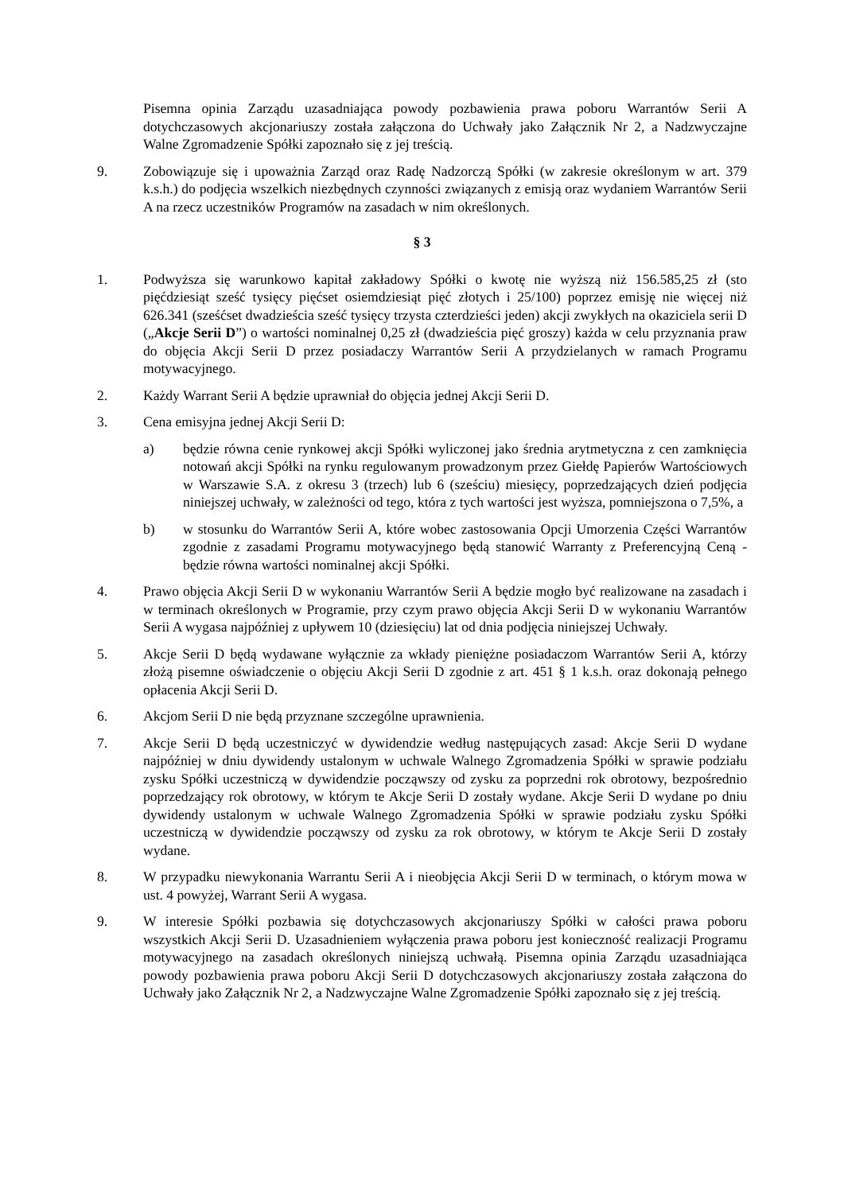Pisemna opinia Zarządu uzasadniająca powody pozbawienia prawa poboru Warrantów Serii A dotychczasowych akcjonariuszy została załączona do Uchwały jako Załącznik Nr 2, a Nadzwyczajne Walne Zgromadzenie Spółki zapoznało się z jej treścią.
9. Zobowiązuje się i upoważnia Zarząd oraz Radę Nadzorczą Spółki (w zakresie określonym w art. 379 k.s.h.) do podjęcia wszelkich niezbędnych czynności związanych z emisją oraz wydaniem Warrantów Serii A na rzecz uczestników Programów na zasadach w nim określonych.
§ 3
1. Podwyższa się warunkowo kapitał zakładowy Spółki o kwotę nie wyższą niż 156.585,25 zł (sto pięćdziesiąt sześć tysięcy pięćset osiemdziesiąt pięć złotych i 25/100) poprzez emisję nie więcej niż 626.341 (sześćset dwadzieścia sześć tysięcy trzysta czterdzieści jeden) akcji zwykłych na okaziciela serii D („Akcje Serii D”) o wartości nominalnej 0,25 zł (dwadzieścia pięć groszy) każda w celu przyznania praw do objęcia Akcji Serii D przez posiadaczy Warrantów Serii A przydzielanych w ramach Programu motywacyjnego.
2. Każdy Warrant Serii A będzie uprawniał do objęcia jednej Akcji Serii D.
3. Cena emisyjna jednej Akcji Serii D:
a) będzie równa cenie rynkowej akcji Spółki wyliczonej jako średnia arytmetyczna z cen zamknięcia notowań akcji Spółki na rynku regulowanym prowadzonym przez Giełdę Papierów Wartościowych w Warszawie S.A. z okresu 3 (trzech) lub 6 (sześciu) miesięcy, poprzedzających dzień podjęcia niniejszej uchwały, w zależności od tego, która z tych wartości jest wyższa, pomniejszona o 7,5%, a
b) w stosunku do Warrantów Serii A, które wobec zastosowania Opcji Umorzenia Części Warrantów zgodnie z zasadami Programu motywacyjnego będą stanowić Warranty z Preferencyjną Ceną - będzie równa wartości nominalnej akcji Spółki.
4. Prawo objęcia Akcji Serii D w wykonaniu Warrantów Serii A będzie mogło być realizowane na zasadach i w terminach określonych w Programie, przy czym prawo objęcia Akcji Serii D w wykonaniu Warrantów Serii A wygasa najpóźniej z upływem 10 (dziesięciu) lat od dnia podjęcia niniejszej Uchwały.
5. Akcje Serii D będą wydawane wyłącznie za wkłady pieniężne posiadaczom Warrantów Serii A, którzy złożą pisemne oświadczenie o objęciu Akcji Serii D zgodnie z art. 451 § 1 k.s.h. oraz dokonają pełnego opłacenia Akcji Serii D.
6. Akcjom Serii D nie będą przyznane szczególne uprawnienia.
7. Akcje Serii D będą uczestniczyć w dywidendzie według następujących zasad: Akcje Serii D wydane najpóźniej w dniu dywidendy ustalonym w uchwale Walnego Zgromadzenia Spółki w sprawie podziału zysku Spółki uczestniczą w dywidendzie począwszy od zysku za poprzedni rok obrotowy, bezpośrednio poprzedzający rok obrotowy, w którym te Akcje Serii D zostały wydane. Akcje Serii D wydane po dniu dywidendy ustalonym w uchwale Walnego Zgromadzenia Spółki w sprawie podziału zysku Spółki uczestniczą w dywidendzie począwszy od zysku za rok obrotowy, w którym te Akcje Serii D zostały wydane.
8. W przypadku niewykonania Warrantu Serii A i nieobjęcia Akcji Serii D w terminach, o którym mowa w ust. 4 powyżej, Warrant Serii A wygasa.
9. W interesie Spółki pozbawia się dotychczasowych akcjonariuszy Spółki w całości prawa poboru wszystkich Akcji Serii D. Uzasadnieniem wyłączenia prawa poboru jest konieczność realizacji Programu motywacyjnego na zasadach określonych niniejszą uchwałą. Pisemna opinia Zarządu uzasadniająca powody pozbawienia prawa poboru Akcji Serii D dotychczasowych akcjonariuszy została załączona do Uchwały jako Załącznik Nr 2, a Nadzwyczajne Walne Zgromadzenie Spółki zapoznało się z jej treścią.